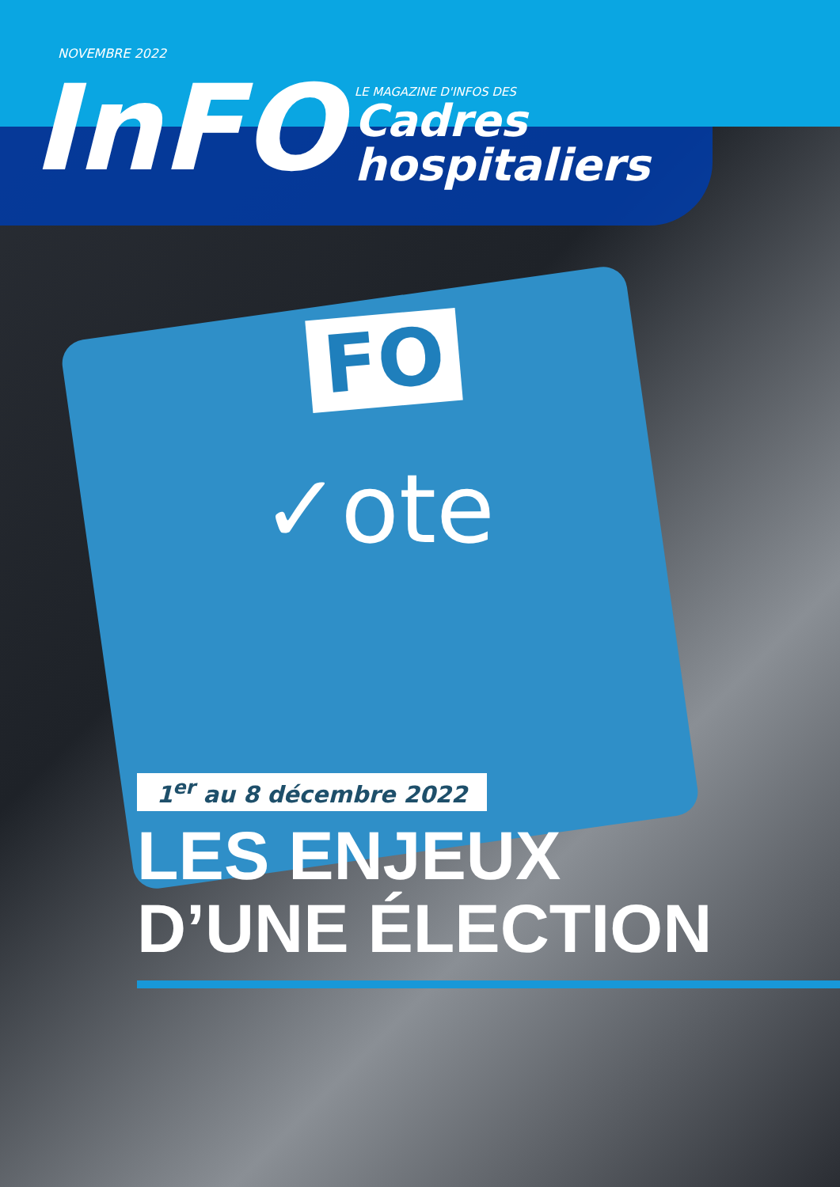NOVEMBRE 2022
InFO
LE MAGAZINE D'INFOS DES
Cadres
hospitaliers
FO
✓ote
1<sup>er</sup> au 8 décembre 2022
LES ENJEUX
D’UNE ÉLECTION